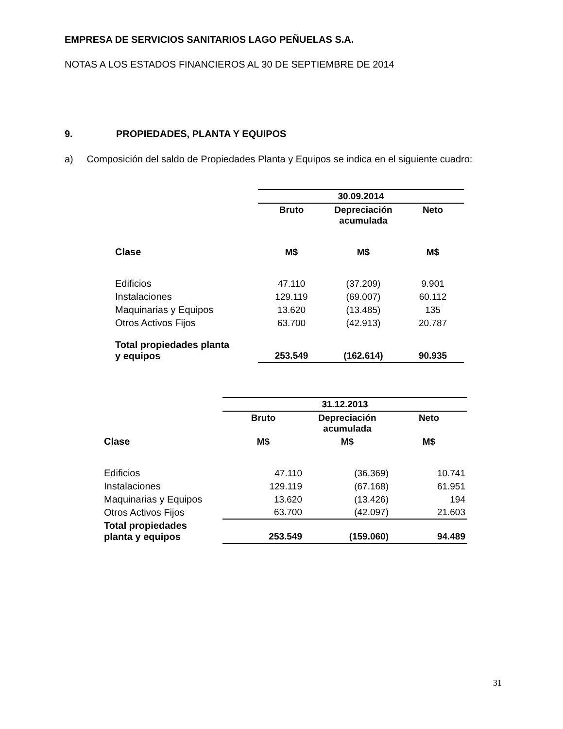EMPRESA DE SERVICIOS SANITARIOS LAGO PEÑUELAS S.A.
NOTAS A LOS ESTADOS FINANCIEROS AL 30 DE SEPTIEMBRE DE 2014
9. PROPIEDADES, PLANTA Y EQUIPOS
a) Composición del saldo de Propiedades Planta y Equipos se indica en el siguiente cuadro:
| | 30.09.2014 | | |
| | Bruto | Depreciación acumulada | Neto |
| Clase | M$ | M$ | M$ |
| Edificios | 47.110 | (37.209) | 9.901 |
| Instalaciones | 129.119 | (69.007) | 60.112 |
| Maquinarias y Equipos | 13.620 | (13.485) | 135 |
| Otros Activos Fijos | 63.700 | (42.913) | 20.787 |
| Total propiedades planta y equipos | 253.549 | (162.614) | 90.935 |
| | 31.12.2013 | | |
| | Bruto | Depreciación acumulada | Neto |
| Clase | M$ | M$ | M$ |
| Edificios | 47.110 | (36.369) | 10.741 |
| Instalaciones | 129.119 | (67.168) | 61.951 |
| Maquinarias y Equipos | 13.620 | (13.426) | 194 |
| Otros Activos Fijos | 63.700 | (42.097) | 21.603 |
| Total propiedades planta y equipos | 253.549 | (159.060) | 94.489 |
31